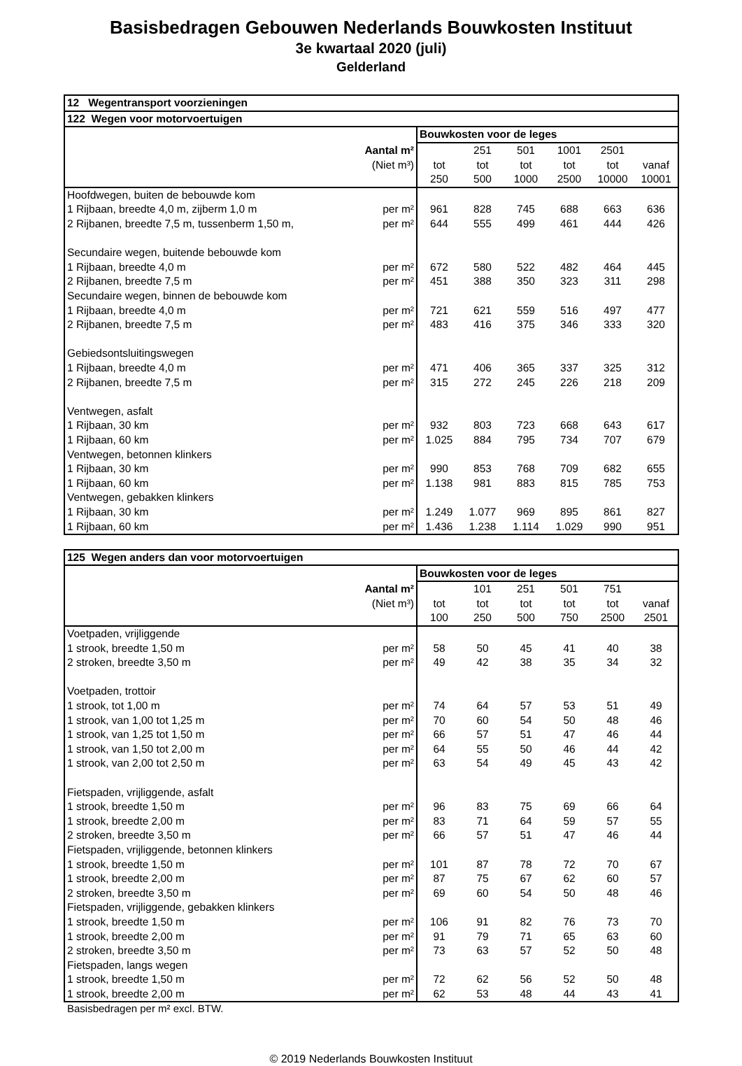Basisbedragen Gebouwen Nederlands Bouwkosten Instituut
3e kwartaal 2020 (juli)
Gelderland
| 12 Wegentransport voorzieningen | | | | | | | |
| --- | --- | --- | --- | --- | --- | --- | --- |
| 122 Wegen voor motorvoertuigen | | | | | | | |
| | | Bouwkosten voor de leges | | | | | |
| | Aantal m² | | 251 | 501 | 1001 | 2501 | |
| | (Niet m³) | tot | tot | tot | tot | tot | vanaf |
| | | 250 | 500 | 1000 | 2500 | 10000 | 10001 |
| Hoofdwegen, buiten de bebouwde kom | | | | | | | |
| 1 Rijbaan, breedte 4,0 m, zijberm 1,0 m | per m² | 961 | 828 | 745 | 688 | 663 | 636 |
| 2 Rijbanen, breedte 7,5 m, tussenberm 1,50 m, | per m² | 644 | 555 | 499 | 461 | 444 | 426 |
| Secundaire wegen, buitende bebouwde kom | | | | | | | |
| 1 Rijbaan, breedte 4,0 m | per m² | 672 | 580 | 522 | 482 | 464 | 445 |
| 2 Rijbanen, breedte 7,5 m | per m² | 451 | 388 | 350 | 323 | 311 | 298 |
| Secundaire wegen, binnen de bebouwde kom | | | | | | | |
| 1 Rijbaan, breedte 4,0 m | per m² | 721 | 621 | 559 | 516 | 497 | 477 |
| 2 Rijbanen, breedte 7,5 m | per m² | 483 | 416 | 375 | 346 | 333 | 320 |
| Gebiedsontsluitingswegen | | | | | | | |
| 1 Rijbaan, breedte 4,0 m | per m² | 471 | 406 | 365 | 337 | 325 | 312 |
| 2 Rijbanen, breedte 7,5 m | per m² | 315 | 272 | 245 | 226 | 218 | 209 |
| Ventwegen, asfalt | | | | | | | |
| 1 Rijbaan, 30 km | per m² | 932 | 803 | 723 | 668 | 643 | 617 |
| 1 Rijbaan, 60 km | per m² | 1.025 | 884 | 795 | 734 | 707 | 679 |
| Ventwegen, betonnen klinkers | | | | | | | |
| 1 Rijbaan, 30 km | per m² | 990 | 853 | 768 | 709 | 682 | 655 |
| 1 Rijbaan, 60 km | per m² | 1.138 | 981 | 883 | 815 | 785 | 753 |
| Ventwegen, gebakken klinkers | | | | | | | |
| 1 Rijbaan, 30 km | per m² | 1.249 | 1.077 | 969 | 895 | 861 | 827 |
| 1 Rijbaan, 60 km | per m² | 1.436 | 1.238 | 1.114 | 1.029 | 990 | 951 |
| 125 Wegen anders dan voor motorvoertuigen | | | | | | | |
| --- | --- | --- | --- | --- | --- | --- | --- |
| | | Bouwkosten voor de leges | | | | | |
| | Aantal m² | | 101 | 251 | 501 | 751 | |
| | (Niet m³) | tot | tot | tot | tot | tot | vanaf |
| | | 100 | 250 | 500 | 750 | 2500 | 2501 |
| Voetpaden, vrijliggende | | | | | | | |
| 1 strook, breedte 1,50 m | per m² | 58 | 50 | 45 | 41 | 40 | 38 |
| 2 stroken, breedte 3,50 m | per m² | 49 | 42 | 38 | 35 | 34 | 32 |
| Voetpaden, trottoir | | | | | | | |
| 1 strook, tot 1,00 m | per m² | 74 | 64 | 57 | 53 | 51 | 49 |
| 1 strook, van 1,00 tot 1,25 m | per m² | 70 | 60 | 54 | 50 | 48 | 46 |
| 1 strook, van 1,25 tot 1,50 m | per m² | 66 | 57 | 51 | 47 | 46 | 44 |
| 1 strook, van 1,50 tot 2,00 m | per m² | 64 | 55 | 50 | 46 | 44 | 42 |
| 1 strook, van 2,00 tot 2,50 m | per m² | 63 | 54 | 49 | 45 | 43 | 42 |
| Fietspaden, vrijliggende, asfalt | | | | | | | |
| 1 strook, breedte 1,50 m | per m² | 96 | 83 | 75 | 69 | 66 | 64 |
| 1 strook, breedte 2,00 m | per m² | 83 | 71 | 64 | 59 | 57 | 55 |
| 2 stroken, breedte 3,50 m | per m² | 66 | 57 | 51 | 47 | 46 | 44 |
| Fietspaden, vrijliggende, betonnen klinkers | | | | | | | |
| 1 strook, breedte 1,50 m | per m² | 101 | 87 | 78 | 72 | 70 | 67 |
| 1 strook, breedte 2,00 m | per m² | 87 | 75 | 67 | 62 | 60 | 57 |
| 2 stroken, breedte 3,50 m | per m² | 69 | 60 | 54 | 50 | 48 | 46 |
| Fietspaden, vrijliggende, gebakken klinkers | | | | | | | |
| 1 strook, breedte 1,50 m | per m² | 106 | 91 | 82 | 76 | 73 | 70 |
| 1 strook, breedte 2,00 m | per m² | 91 | 79 | 71 | 65 | 63 | 60 |
| 2 stroken, breedte 3,50 m | per m² | 73 | 63 | 57 | 52 | 50 | 48 |
| Fietspaden, langs wegen | | | | | | | |
| 1 strook, breedte 1,50 m | per m² | 72 | 62 | 56 | 52 | 50 | 48 |
| 1 strook, breedte 2,00 m | per m² | 62 | 53 | 48 | 44 | 43 | 41 |
Basisbedragen per m² excl. BTW.
© 2019 Nederlands Bouwkosten Instituut